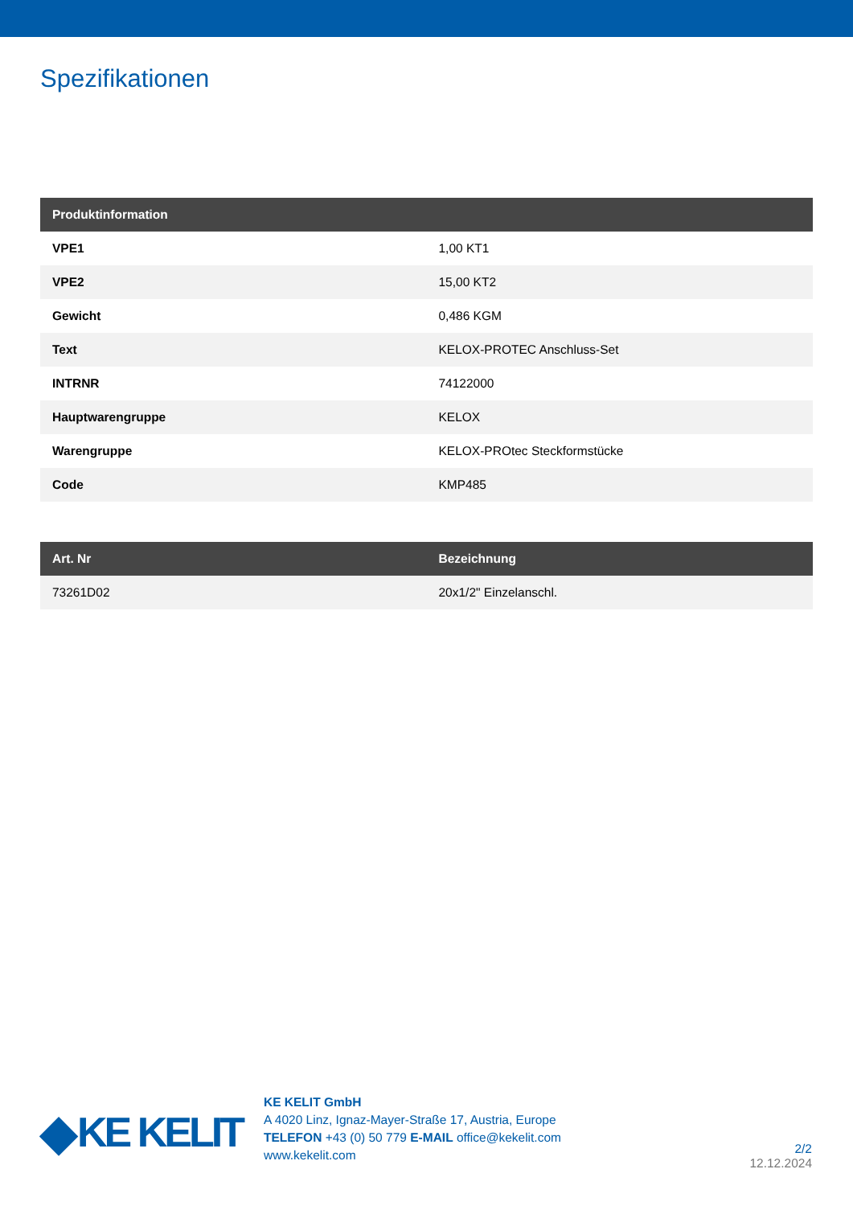Spezifikationen
| Produktinformation | |
| --- | --- |
| VPE1 | 1,00 KT1 |
| VPE2 | 15,00 KT2 |
| Gewicht | 0,486 KGM |
| Text | KELOX-PROTEC Anschluss-Set |
| INTRNR | 74122000 |
| Hauptwarengruppe | KELOX |
| Warengruppe | KELOX-PROtec Steckformstücke |
| Code | KMP485 |
| Art. Nr | Bezeichnung |
| --- | --- |
| 73261D02 | 20x1/2" Einzelanschl. |
◆ KE KELIT
KE KELIT GmbH
A 4020 Linz, Ignaz-Mayer-Straße 17, Austria, Europe
TELEFON +43 (0) 50 779 E-MAIL office@kekelit.com
www.kekelit.com
2/2
12.12.2024